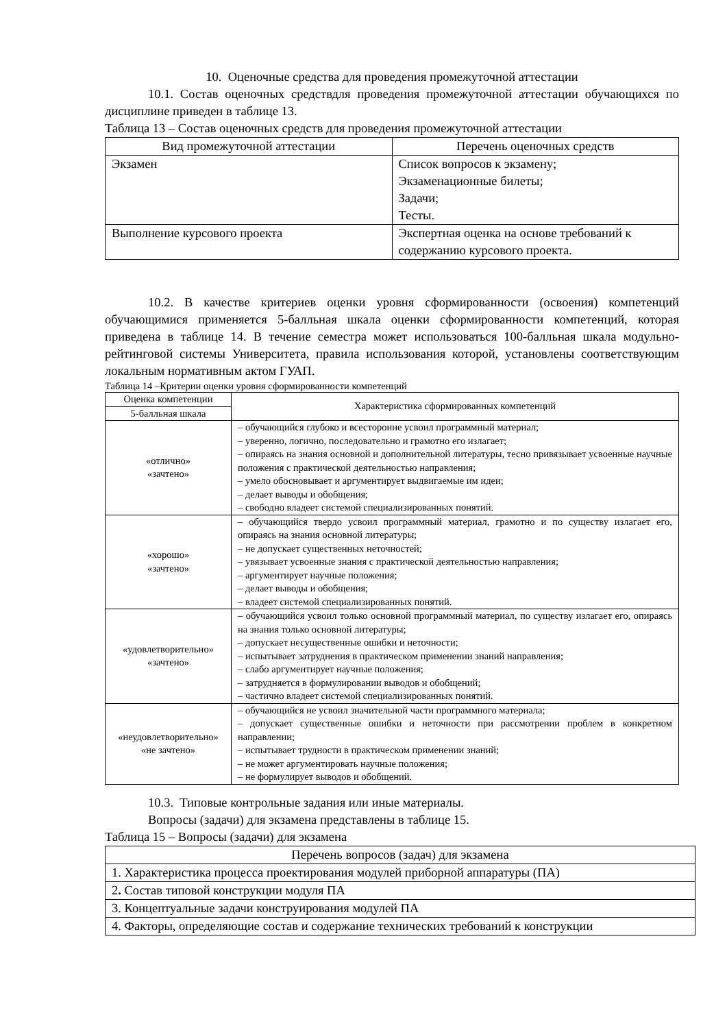10. Оценочные средства для проведения промежуточной аттестации
10.1. Состав оценочных средствдля проведения промежуточной аттестации обучающихся по дисциплине приведен в таблице 13.
Таблица 13 – Состав оценочных средств для проведения промежуточной аттестации
| Вид промежуточной аттестации | Перечень оценочных средств |
| --- | --- |
| Экзамен | Список вопросов к экзамену; Экзаменационные билеты; Задачи; Тесты. |
| Выполнение курсового проекта | Экспертная оценка на основе требований к содержанию курсового проекта. |
10.2. В качестве критериев оценки уровня сформированности (освоения) компетенций обучающимися применяется 5-балльная шкала оценки сформированности компетенций, которая приведена в таблице 14. В течение семестра может использоваться 100-балльная шкала модульно-рейтинговой системы Университета, правила использования которой, установлены соответствующим локальным нормативным актом ГУАП.
Таблица 14 –Критерии оценки уровня сформированности компетенций
| Оценка компетенции | Характеристика сформированных компетенций |
| --- | --- |
| 5-балльная шкала | |
| «отлично» «зачтено» | – обучающийся глубоко и всесторонне усвоил программный материал; – уверенно, логично, последовательно и грамотно его излагает; – опираясь на знания основной и дополнительной литературы, тесно привязывает усвоенные научные положения с практической деятельностью направления; – умело обосновывает и аргументирует выдвигаемые им идеи; – делает выводы и обобщения; – свободно владеет системой специализированных понятий. |
| «хорошо» «зачтено» | – обучающийся твердо усвоил программный материал, грамотно и по существу излагает его, опираясь на знания основной литературы; – не допускает существенных неточностей; – увязывает усвоенные знания с практической деятельностью направления; – аргументирует научные положения; – делает выводы и обобщения; – владеет системой специализированных понятий. |
| «удовлетворительно» «зачтено» | – обучающийся усвоил только основной программный материал, по существу излагает его, опираясь на знания только основной литературы; – допускает несущественные ошибки и неточности; – испытывает затруднения в практическом применении знаний направления; – слабо аргументирует научные положения; – затрудняется в формулировании выводов и обобщений; – частично владеет системой специализированных понятий. |
| «неудовлетворительно» «не зачтено» | – обучающийся не усвоил значительной части программного материала; – допускает существенные ошибки и неточности при рассмотрении проблем в конкретном направлении; – испытывает трудности в практическом применении знаний; – не может аргументировать научные положения; – не формулирует выводов и обобщений. |
10.3. Типовые контрольные задания или иные материалы.
Вопросы (задачи) для экзамена представлены в таблице 15.
Таблица 15 – Вопросы (задачи) для экзамена
| Перечень вопросов (задач) для экзамена |
| --- |
| 1. Характеристика процесса проектирования модулей приборной аппаратуры (ПА) |
| 2 . Состав типовой конструкции модуля ПА |
| 3. Концептуальные задачи конструирования модулей ПА |
| 4. Факторы, определяющие состав и содержание технических требований к конструкции |